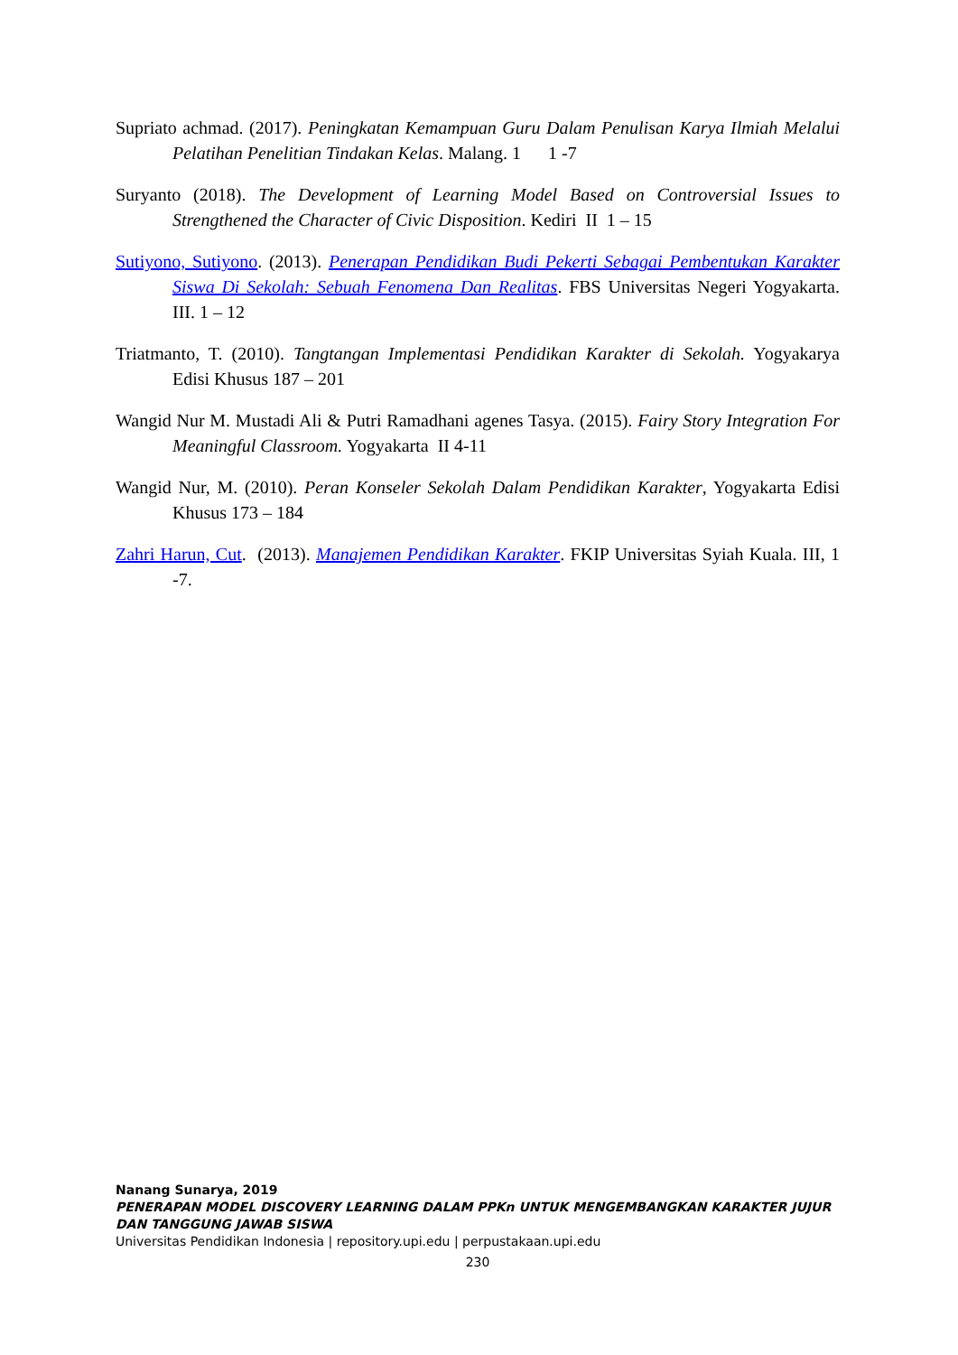Supriato achmad. (2017). Peningkatan Kemampuan Guru Dalam Penulisan Karya Ilmiah Melalui Pelatihan Penelitian Tindakan Kelas. Malang. 1 1 -7
Suryanto (2018). The Development of Learning Model Based on Controversial Issues to Strengthened the Character of Civic Disposition. Kediri II 1 – 15
Sutiyono, Sutiyono. (2013). Penerapan Pendidikan Budi Pekerti Sebagai Pembentukan Karakter Siswa Di Sekolah: Sebuah Fenomena Dan Realitas. FBS Universitas Negeri Yogyakarta. III. 1 – 12
Triatmanto, T. (2010). Tangtangan Implementasi Pendidikan Karakter di Sekolah. Yogyakarya Edisi Khusus 187 – 201
Wangid Nur M. Mustadi Ali & Putri Ramadhani agenes Tasya. (2015). Fairy Story Integration For Meaningful Classroom. Yogyakarta II 4-11
Wangid Nur, M. (2010). Peran Konseler Sekolah Dalam Pendidikan Karakter, Yogyakarta Edisi Khusus 173 – 184
Zahri Harun, Cut. (2013). Manajemen Pendidikan Karakter. FKIP Universitas Syiah Kuala. III, 1 -7.
Nanang Sunarya, 2019
PENERAPAN MODEL DISCOVERY LEARNING DALAM PPKn UNTUK MENGEMBANGKAN KARAKTER JUJUR DAN TANGGUNG JAWAB SISWA
Universitas Pendidikan Indonesia | repository.upi.edu | perpustakaan.upi.edu
230